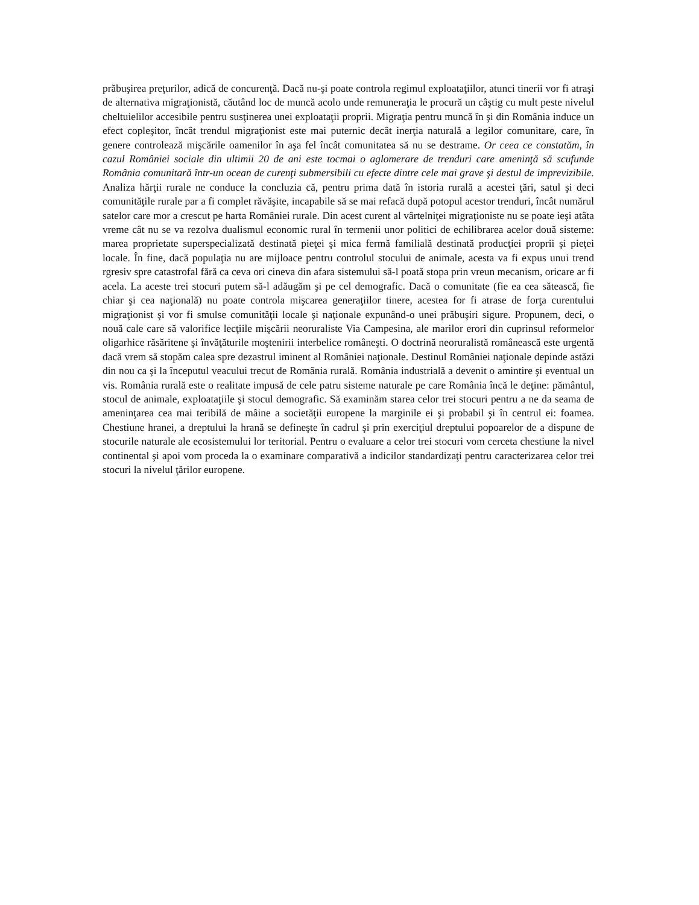prăbuşirea preţurilor, adică de concurenţă. Dacă nu-şi poate controla regimul exploataţiilor, atunci tinerii vor fi atraşi de alternativa migraţionistă, căutând loc de muncă acolo unde remuneraţia le procură un câştig cu mult peste nivelul cheltuielilor accesibile pentru susţinerea unei exploataţii proprii. Migraţia pentru muncă în şi din România induce un efect copleşitor, încât trendul migraţionist este mai puternic decât inerţia naturală a legilor comunitare, care, în genere controlează mişcările oamenilor în aşa fel încât comunitatea să nu se destrame. Or ceea ce constatăm, în cazul României sociale din ultimii 20 de ani este tocmai o aglomerare de trenduri care ameninţă să scufunde România comunitară într-un ocean de curenţi submersibili cu efecte dintre cele mai grave şi destul de imprevizibile. Analiza hărţii rurale ne conduce la concluzia că, pentru prima dată în istoria rurală a acestei ţări, satul şi deci comunităţile rurale par a fi complet răvăşite, incapabile să se mai refacă după potopul acestor trenduri, încât numărul satelor care mor a crescut pe harta României rurale. Din acest curent al vârtelniţei migraţioniste nu se poate ieşi atâta vreme cât nu se va rezolva dualismul economic rural în termenii unor politici de echilibrarea acelor două sisteme: marea proprietate superspecializată destinată pieţei şi mica fermă familială destinată producţiei proprii şi pieţei locale. În fine, dacă populaţia nu are mijloace pentru controlul stocului de animale, acesta va fi expus unui trend rgresiv spre catastrofal fără ca ceva ori cineva din afara sistemului să-l poată stopa prin vreun mecanism, oricare ar fi acela. La aceste trei stocuri putem să-l adăugăm şi pe cel demografic. Dacă o comunitate (fie ea cea sătească, fie chiar şi cea naţională) nu poate controla mişcarea generaţiilor tinere, acestea for fi atrase de forţa curentului migraţionist şi vor fi smulse comunităţii locale şi naţionale expunând-o unei prăbuşiri sigure. Propunem, deci, o nouă cale care să valorifice lecţiile mişcării neoruraliste Via Campesina, ale marilor erori din cuprinsul reformelor oligarhice răsăritene şi învăţăturile moştenirii interbelice româneşti. O doctrină neoruralistă românească este urgentă dacă vrem să stopăm calea spre dezastrul iminent al României naţionale. Destinul României naţionale depinde astăzi din nou ca şi la începutul veacului trecut de România rurală. România industrială a devenit o amintire şi eventual un vis. România rurală este o realitate impusă de cele patru sisteme naturale pe care România încă le deţine: pământul, stocul de animale, exploataţiile şi stocul demografic. Să examinăm starea celor trei stocuri pentru a ne da seama de ameninţarea cea mai teribilă de mâine a societăţii europene la marginile ei şi probabil şi în centrul ei: foamea. Chestiune hranei, a dreptului la hrană se defineşte în cadrul şi prin exerciţiul dreptului popoarelor de a dispune de stocurile naturale ale ecosistemului lor teritorial. Pentru o evaluare a celor trei stocuri vom cerceta chestiune la nivel continental şi apoi vom proceda la o examinare comparativă a indicilor standardizaţi pentru caracterizarea celor trei stocuri la nivelul ţărilor europene.